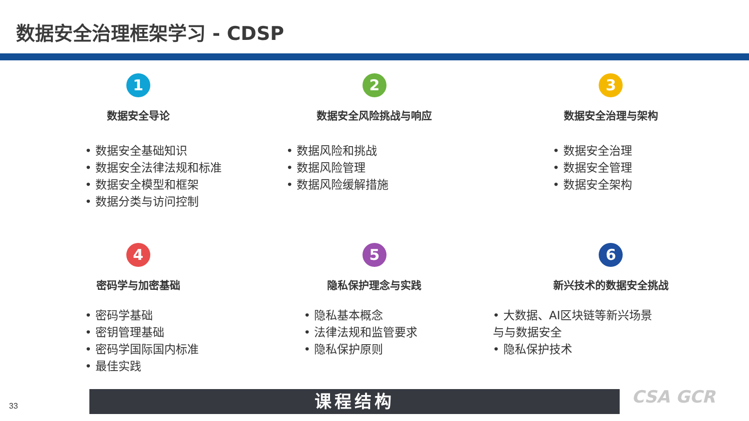数据安全治理框架学习 - CDSP
1
数据安全导论
数据安全基础知识
数据安全法律法规和标准
数据安全模型和框架
数据分类与访问控制
2
数据安全风险挑战与响应
数据风险和挑战
数据风险管理
数据风险缓解措施
3
数据安全治理与架构
数据安全治理
数据安全管理
数据安全架构
4
密码学与加密基础
密码学基础
密钥管理基础
密码学国际国内标准
最佳实践
5
隐私保护理念与实践
隐私基本概念
法律法规和监管要求
隐私保护原则
6
新兴技术的数据安全挑战
大数据、AI区块链等新兴场景与与数据安全
隐私保护技术
33 课程结构 CSA GCR